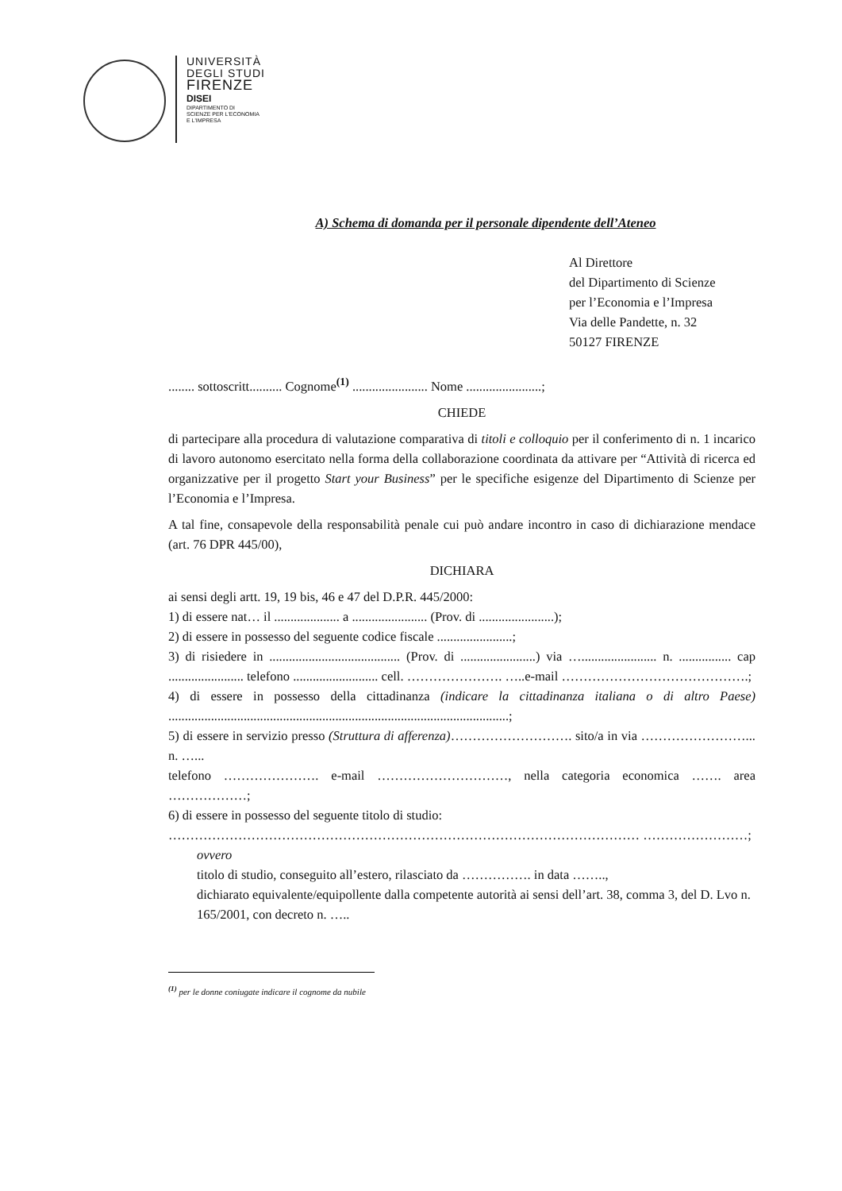UNIVERSITÀ
DEGLI STUDI
FIRENZE
DISEI
DIPARTIMENTO DI
SCIENZE PER L'ECONOMIA
E L'IMPRESA
A) Schema di domanda per il personale dipendente dell’Ateneo
Al Direttore
del Dipartimento di Scienze
per l’Economia e l’Impresa
Via delle Pandette, n. 32
50127 FIRENZE
........ sottoscritt.......... Cognome<sup>(1)</sup> ....................... Nome .......................;
CHIEDE
di partecipare alla procedura di valutazione comparativa di titoli e colloquio per il conferimento di n. 1 incarico di lavoro autonomo esercitato nella forma della collaborazione coordinata da attivare per “Attività di ricerca ed organizzative per il progetto Start your Business” per le specifiche esigenze del Dipartimento di Scienze per l’Economia e l’Impresa.
A tal fine, consapevole della responsabilità penale cui può andare incontro in caso di dichiarazione mendace (art. 76 DPR 445/00),
DICHIARA
ai sensi degli artt. 19, 19 bis, 46 e 47 del D.P.R. 445/2000:
1) di essere nat… il .................... a ....................... (Prov. di .......................);
2) di essere in possesso del seguente codice fiscale .......................;
3) di risiedere in ........................................ (Prov. di .......................) via …....................... n. ................ cap ....................... telefono .......................... cell. …………………. …..e-mail …………………………………….;
4) di essere in possesso della cittadinanza (indicare la cittadinanza italiana o di altro Paese) ........................................................................................................;
5) di essere in servizio presso (Struttura di afferenza)………………………. sito/a in via ……………………... n. …...
telefono …………………. e-mail …………………………, nella categoria economica ……. area ………………;
6) di essere in possesso del seguente titolo di studio:
……………………………………………………………………………………………… ……………………;
ovvero
titolo di studio, conseguito all’estero, rilasciato da ……………. in data ……..,
dichiarato equivalente/equipollente dalla competente autorità ai sensi dell’art. 38, comma 3, del D. Lvo n. 165/2001, con decreto n. …..
<sup>(1)</sup> per le donne coniugate indicare il cognome da nubile